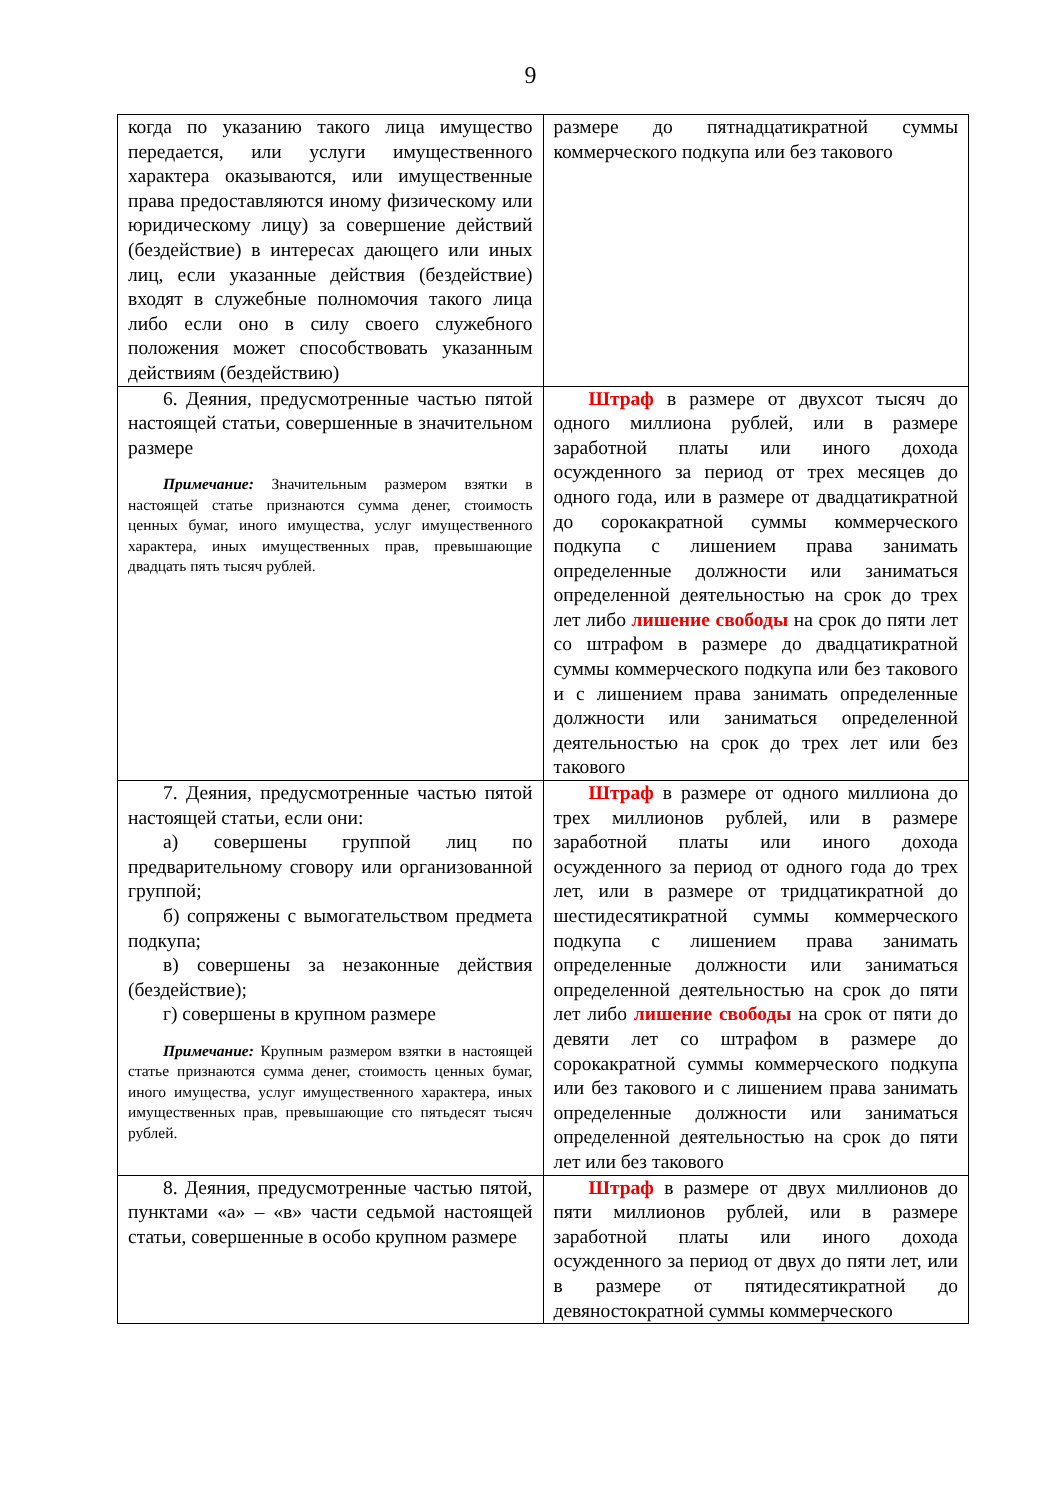9
| когда по указанию такого лица имущество передается, или услуги имущественного характера оказываются, или имущественные права предоставляются иному физическому или юридическому лицу) за совершение действий (бездействие) в интересах дающего или иных лиц, если указанные действия (бездействие) входят в служебные полномочия такого лица либо если оно в силу своего служебного положения может способствовать указанным действиям (бездействию) | размере до пятнадцатикратной суммы коммерческого подкупа или без такового |
| 6. Деяния, предусмотренные частью пятой настоящей статьи, совершенные в значительном размере Примечание: Значительным размером взятки в настоящей статье признаются сумма денег, стоимость ценных бумаг, иного имущества, услуг имущественного характера, иных имущественных прав, превышающие двадцать пять тысяч рублей. | Штраф в размере от двухсот тысяч до одного миллиона рублей, или в размере заработной платы или иного дохода осужденного за период от трех месяцев до одного года, или в размере от двадцатикратной до сорокакратной суммы коммерческого подкупа с лишением права занимать определенные должности или заниматься определенной деятельностью на срок до трех лет либо лишение свободы на срок до пяти лет со штрафом в размере до двадцатикратной суммы коммерческого подкупа или без такового и с лишением права занимать определенные должности или заниматься определенной деятельностью на срок до трех лет или без такового |
| 7. Деяния, предусмотренные частью пятой настоящей статьи, если они: а) совершены группой лиц по предварительному сговору или организованной группой; б) сопряжены с вымогательством предмета подкупа; в) совершены за незаконные действия (бездействие); г) совершены в крупном размере Примечание: Крупным размером взятки в настоящей статье признаются сумма денег, стоимость ценных бумаг, иного имущества, услуг имущественного характера, иных имущественных прав, превышающие сто пятьдесят тысяч рублей. | Штраф в размере от одного миллиона до трех миллионов рублей, или в размере заработной платы или иного дохода осужденного за период от одного года до трех лет, или в размере от тридцатикратной до шестидесятикратной суммы коммерческого подкупа с лишением права занимать определенные должности или заниматься определенной деятельностью на срок до пяти лет либо лишение свободы на срок от пяти до девяти лет со штрафом в размере до сорокакратной суммы коммерческого подкупа или без такового и с лишением права занимать определенные должности или заниматься определенной деятельностью на срок до пяти лет или без такового |
| 8. Деяния, предусмотренные частью пятой, пунктами «а» – «в» части седьмой настоящей статьи, совершенные в особо крупном размере | Штраф в размере от двух миллионов до пяти миллионов рублей, или в размере заработной платы или иного дохода осужденного за период от двух до пяти лет, или в размере от пятидесятикратной до девяностократной суммы коммерческого |